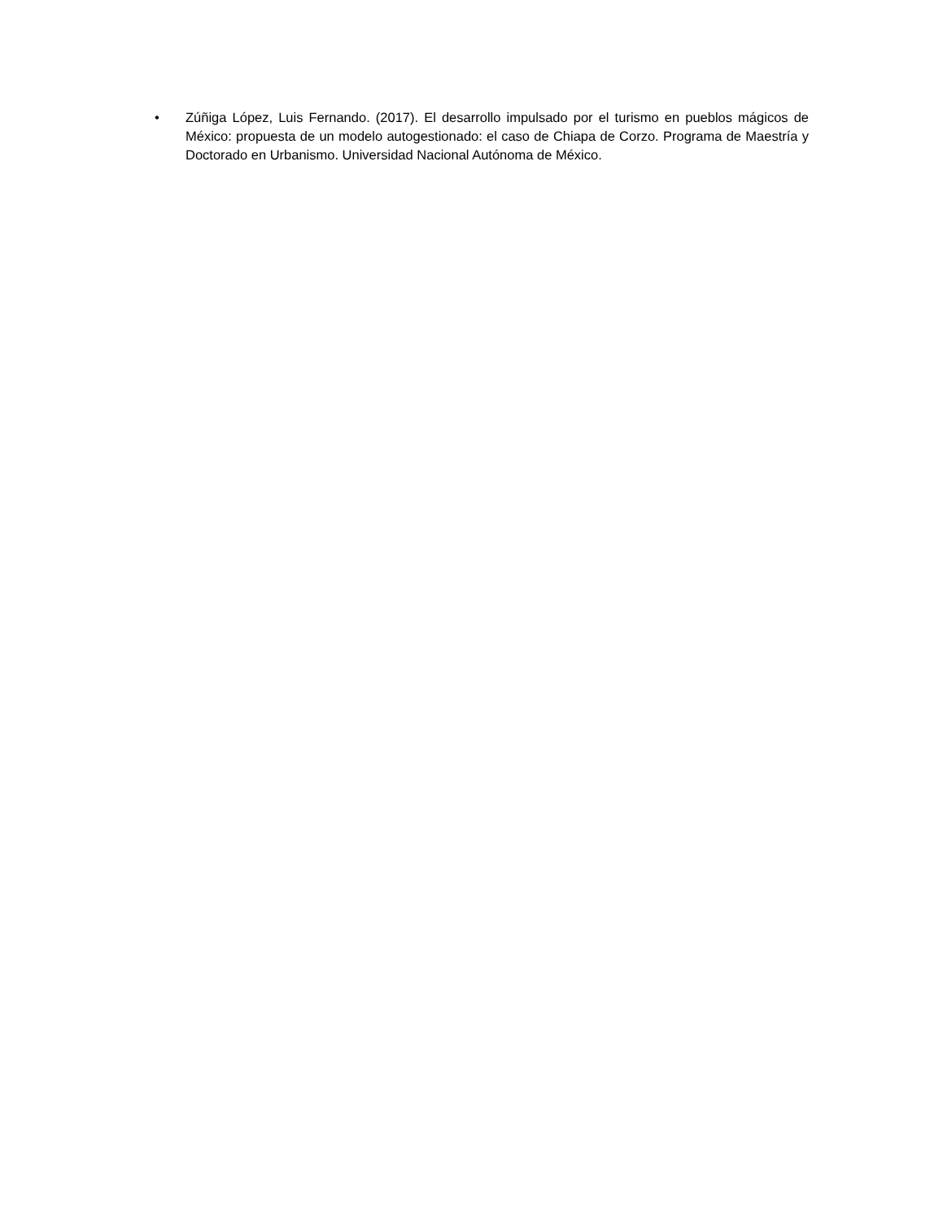• Zúñiga López, Luis Fernando. (2017). El desarrollo impulsado por el turismo en pueblos mágicos de México: propuesta de un modelo autogestionado: el caso de Chiapa de Corzo. Programa de Maestría y Doctorado en Urbanismo. Universidad Nacional Autónoma de México.